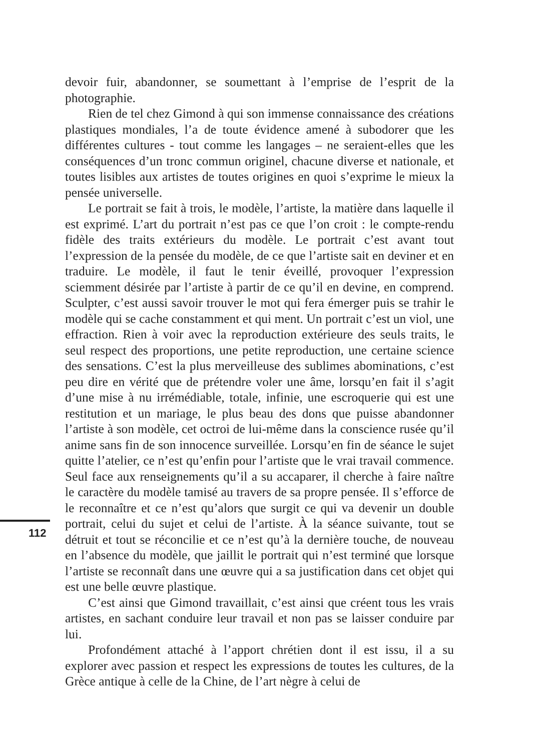112
devoir fuir, abandonner, se soumettant à l’emprise de l’esprit de la photographie.
Rien de tel chez Gimond à qui son immense connaissance des créations plastiques mondiales, l’a de toute évidence amené à subodorer que les différentes cultures - tout comme les langages – ne seraient-elles que les conséquences d’un tronc commun originel, chacune diverse et nationale, et toutes lisibles aux artistes de toutes origines en quoi s’exprime le mieux la pensée universelle.
Le portrait se fait à trois, le modèle, l’artiste, la matière dans laquelle il est exprimé. L’art du portrait n’est pas ce que l’on croit : le compte-rendu fidèle des traits extérieurs du modèle. Le portrait c’est avant tout l’expression de la pensée du modèle, de ce que l’artiste sait en deviner et en traduire. Le modèle, il faut le tenir éveillé, provoquer l’expression sciemment désirée par l’artiste à partir de ce qu’il en devine, en comprend. Sculpter, c’est aussi savoir trouver le mot qui fera émerger puis se trahir le modèle qui se cache constamment et qui ment. Un portrait c’est un viol, une effraction. Rien à voir avec la reproduction extérieure des seuls traits, le seul respect des proportions, une petite reproduction, une certaine science des sensations. C’est la plus merveilleuse des sublimes abominations, c’est peu dire en vérité que de prétendre voler une âme, lorsqu’en fait il s’agit d’une mise à nu irrémédiable, totale, infinie, une escroquerie qui est une restitution et un mariage, le plus beau des dons que puisse abandonner l’artiste à son modèle, cet octroi de lui-même dans la conscience rusée qu’il anime sans fin de son innocence surveillée. Lorsqu’en fin de séance le sujet quitte l’atelier, ce n’est qu’enfin pour l’artiste que le vrai travail commence. Seul face aux renseignements qu’il a su accaparer, il cherche à faire naître le caractère du modèle tamisé au travers de sa propre pensée. Il s’efforce de le reconnaître et ce n’est qu’alors que surgit ce qui va devenir un double portrait, celui du sujet et celui de l’artiste. À la séance suivante, tout se détruit et tout se réconcilie et ce n’est qu’à la dernière touche, de nouveau en l’absence du modèle, que jaillit le portrait qui n’est terminé que lorsque l’artiste se reconnaît dans une œuvre qui a sa justification dans cet objet qui est une belle œuvre plastique.
C’est ainsi que Gimond travaillait, c’est ainsi que créent tous les vrais artistes, en sachant conduire leur travail et non pas se laisser conduire par lui.
Profondément attaché à l’apport chrétien dont il est issu, il a su explorer avec passion et respect les expressions de toutes les cultures, de la Grèce antique à celle de la Chine, de l’art nègre à celui de